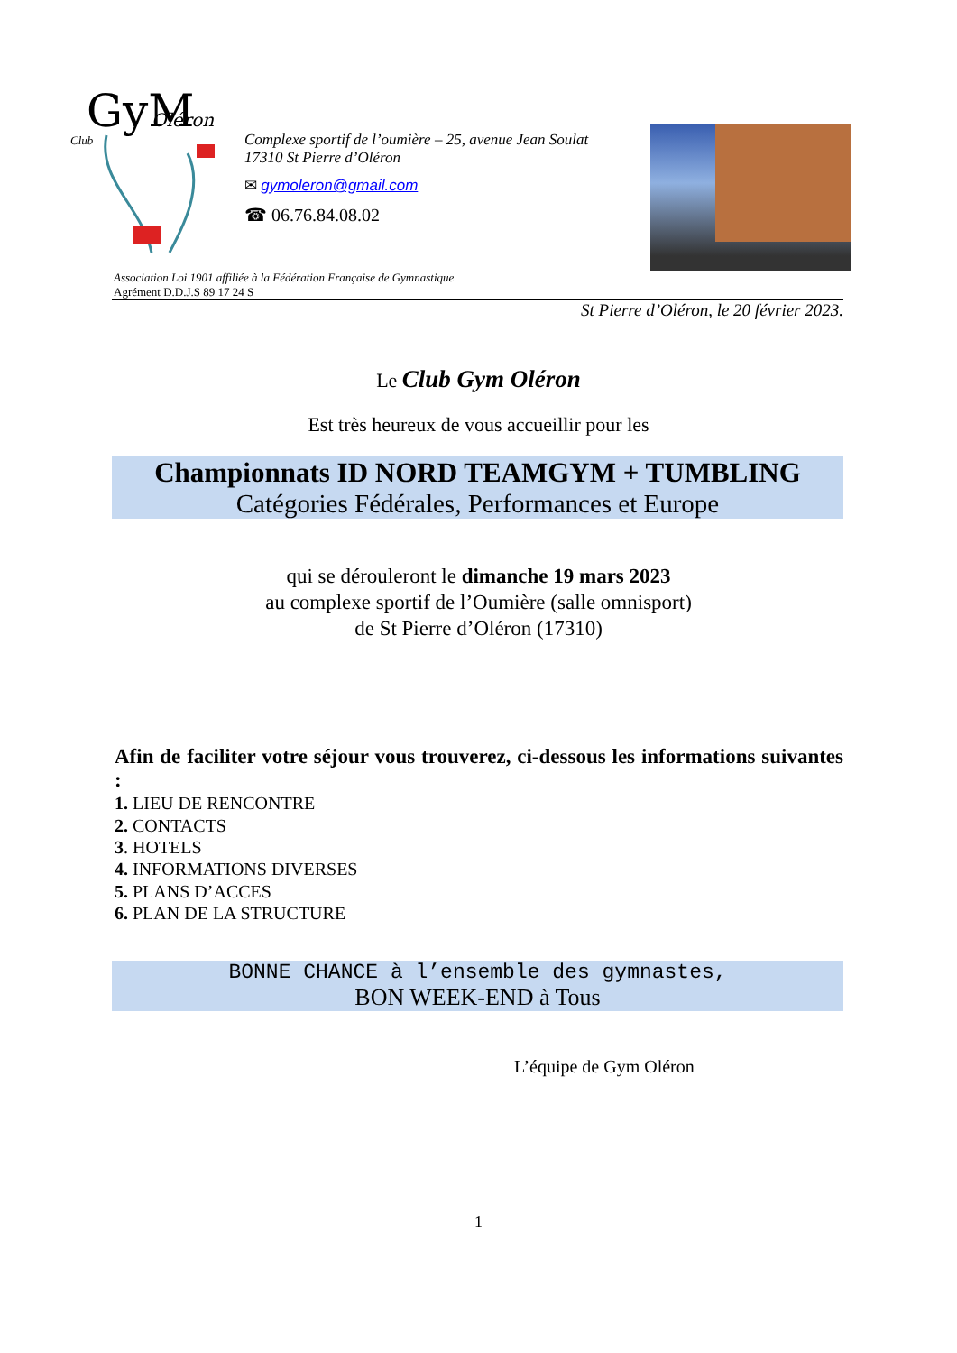GyM
Oléron
Club
Complexe sportif de l’oumière – 25, avenue Jean Soulat
17310 St Pierre d’Oléron
✉ gymoleron@gmail.com
☎ 06.76.84.08.02
Association Loi 1901 affiliée à la Fédération Française de Gymnastique
Agrément D.D.J.S 89 17 24 S
St Pierre d’Oléron, le 20 février 2023.
Le Club Gym Oléron
Est très heureux de vous accueillir pour les
Championnats ID NORD TEAMGYM + TUMBLING
Catégories Fédérales, Performances et Europe
qui se dérouleront le dimanche 19 mars 2023
au complexe sportif de l’Oumière (salle omnisport)
de St Pierre d’Oléron (17310)
Afin de faciliter votre séjour vous trouverez, ci-dessous les informations suivantes :
1. LIEU DE RENCONTRE
2. CONTACTS
3. HOTELS
4. INFORMATIONS DIVERSES
5. PLANS D’ACCES
6. PLAN DE LA STRUCTURE
BONNE CHANCE à l’ensemble des gymnastes,
BON WEEK-END à Tous
L’équipe de Gym Oléron
1